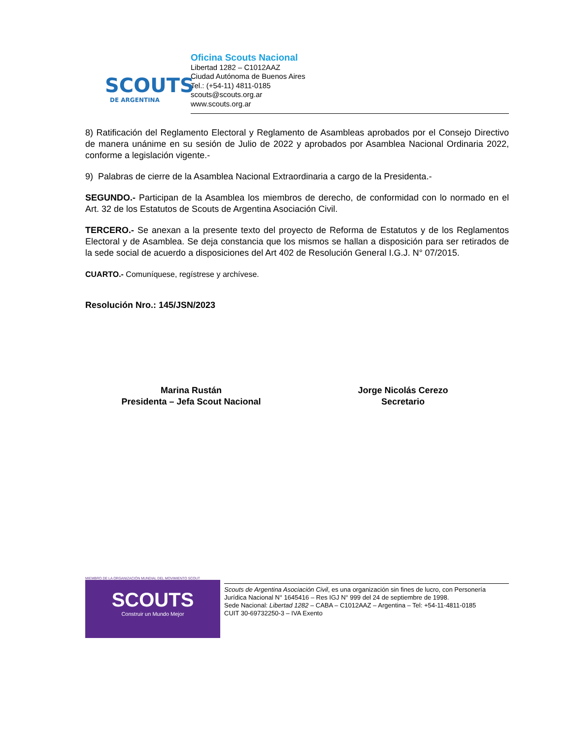SCOUTS
DE ARGENTINA
Oficina Scouts Nacional
Libertad 1282 – C1012AAZ
Ciudad Autónoma de Buenos Aires
Tel.: (+54-11) 4811-0185
scouts@scouts.org.ar
www.scouts.org.ar
8) Ratificación del Reglamento Electoral y Reglamento de Asambleas aprobados por el Consejo Directivo de manera unánime en su sesión de Julio de 2022 y aprobados por Asamblea Nacional Ordinaria 2022, conforme a legislación vigente.-
9) Palabras de cierre de la Asamblea Nacional Extraordinaria a cargo de la Presidenta.-
SEGUNDO.- Participan de la Asamblea los miembros de derecho, de conformidad con lo normado en el Art. 32 de los Estatutos de Scouts de Argentina Asociación Civil.
TERCERO.- Se anexan a la presente texto del proyecto de Reforma de Estatutos y de los Reglamentos Electoral y de Asamblea. Se deja constancia que los mismos se hallan a disposición para ser retirados de la sede social de acuerdo a disposiciones del Art 402 de Resolución General I.G.J. N° 07/2015.
CUARTO.- Comuníquese, regístrese y archívese.
Resolución Nro.: 145/JSN/2023
Marina Rustán
Presidenta – Jefa Scout Nacional
Jorge Nicolás Cerezo
Secretario
MIEMBRO DE LA ORGANIZACIÓN MUNDIAL DEL MOVIMIENTO SCOUT
SCOUTS
Construir un Mundo Mejor
Scouts de Argentina Asociación Civil, es una organización sin fines de lucro, con Personería Jurídica Nacional N° 1645416 – Res IGJ N° 999 del 24 de septiembre de 1998.
Sede Nacional: Libertad 1282 – CABA – C1012AAZ – Argentina – Tel: +54-11-4811-0185
CUIT 30-69732250-3 – IVA Exento